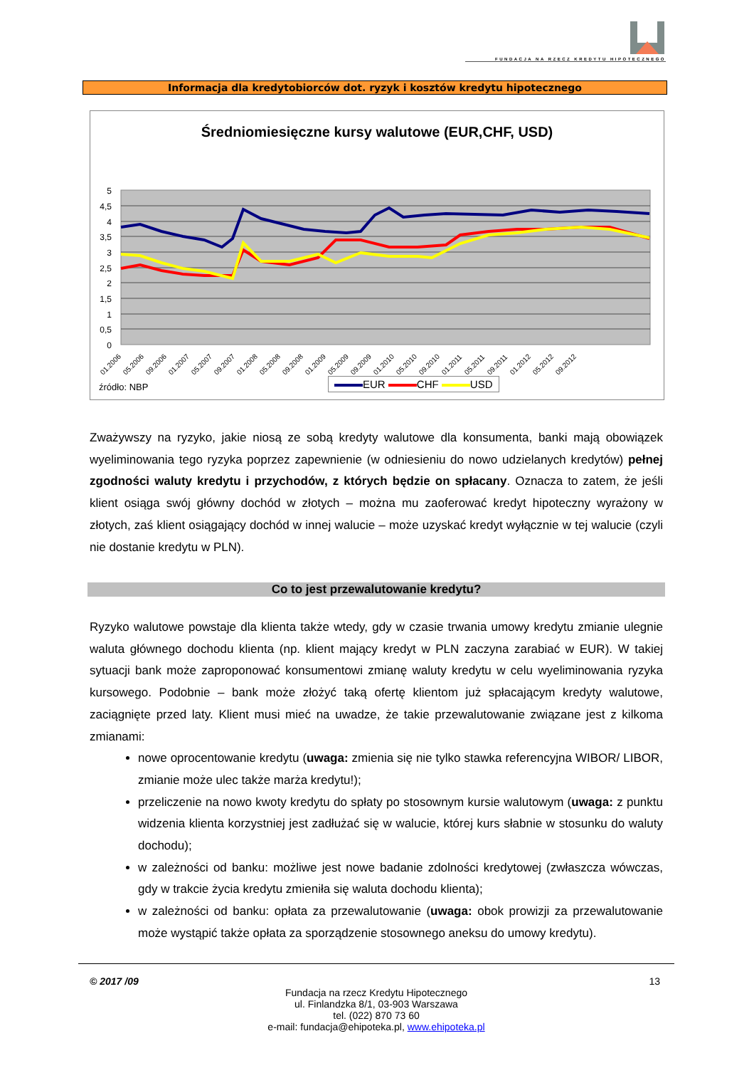FUNDACJA NA RZECZ KREDYTU HIPOTECZNEGO
Informacja dla kredytobiorców dot. ryzyk i kosztów kredytu hipotecznego
Średniomiesięczne kursy walutowe (EUR,CHF, USD)
5
4,5
4
3,5
3
2,5
2
1,5
1
0,5
0
01.2006
05.2006
09.2006
01.2007
05.2007
09.2007
01.2008
05.2008
09.2008
01.2009
05.2009
09.2009
01.2010
05.2010
09.2010
01.2011
05.2011
09.2011
01.2012
05.2012
09.2012
źródło: NBP EUR CHF USD
Zważywszy na ryzyko, jakie niosą ze sobą kredyty walutowe dla konsumenta, banki mają obowiązek wyeliminowania tego ryzyka poprzez zapewnienie (w odniesieniu do nowo udzielanych kredytów) pełnej zgodności waluty kredytu i przychodów, z których będzie on spłacany. Oznacza to zatem, że jeśli klient osiąga swój główny dochód w złotych – można mu zaoferować kredyt hipoteczny wyrażony w złotych, zaś klient osiągający dochód w innej walucie – może uzyskać kredyt wyłącznie w tej walucie (czyli nie dostanie kredytu w PLN).
Co to jest przewalutowanie kredytu?
Ryzyko walutowe powstaje dla klienta także wtedy, gdy w czasie trwania umowy kredytu zmianie ulegnie waluta głównego dochodu klienta (np. klient mający kredyt w PLN zaczyna zarabiać w EUR). W takiej sytuacji bank może zaproponować konsumentowi zmianę waluty kredytu w celu wyeliminowania ryzyka kursowego. Podobnie – bank może złożyć taką ofertę klientom już spłacającym kredyty walutowe, zaciągnięte przed laty. Klient musi mieć na uwadze, że takie przewalutowanie związane jest z kilkoma zmianami:
nowe oprocentowanie kredytu (uwaga: zmienia się nie tylko stawka referencyjna WIBOR/ LIBOR, zmianie może ulec także marża kredytu!);
przeliczenie na nowo kwoty kredytu do spłaty po stosownym kursie walutowym (uwaga: z punktu widzenia klienta korzystniej jest zadłużać się w walucie, której kurs słabnie w stosunku do waluty dochodu);
w zależności od banku: możliwe jest nowe badanie zdolności kredytowej (zwłaszcza wówczas, gdy w trakcie życia kredytu zmieniła się waluta dochodu klienta);
w zależności od banku: opłata za przewalutowanie (uwaga: obok prowizji za przewalutowanie może wystąpić także opłata za sporządzenie stosownego aneksu do umowy kredytu).
© 2017 /09 13
Fundacja na rzecz Kredytu Hipotecznego
ul. Finlandzka 8/1, 03-903 Warszawa
tel. (022) 870 73 60
e-mail: fundacja@ehipoteka.pl, www.ehipoteka.pl